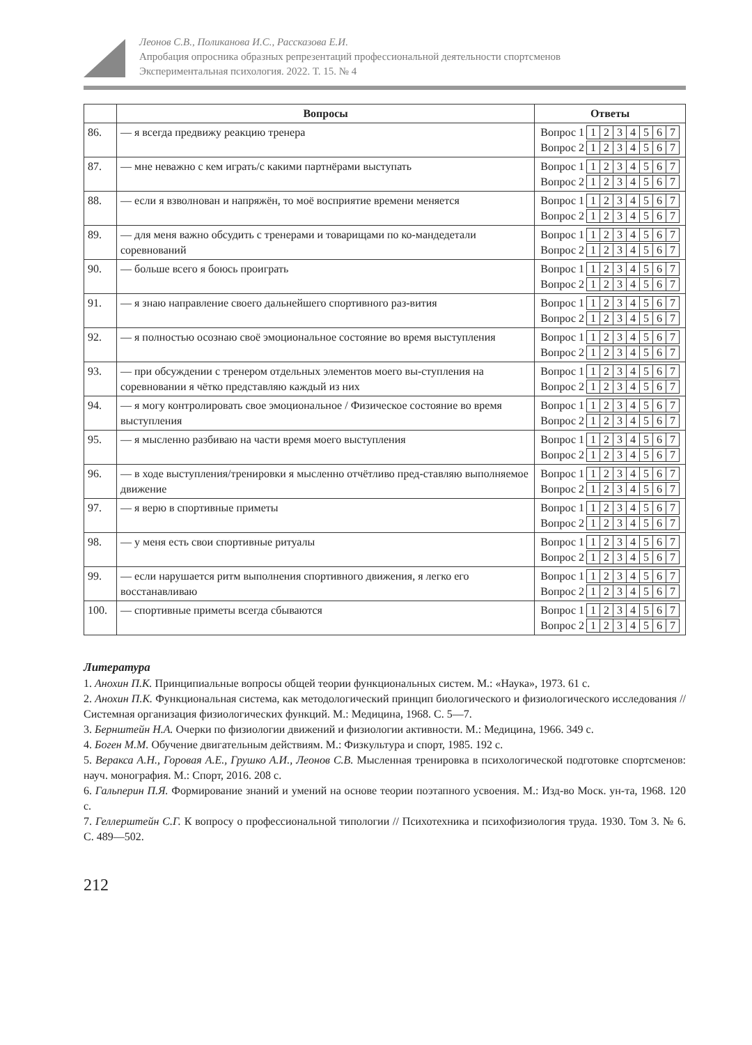Леонов С.В., Поликанова И.С., Рассказова Е.И.
Апробация опросника образных репрезентаций профессиональной деятельности спортсменов
Экспериментальная психология. 2022. Т. 15. № 4
| | Вопросы | Ответы |
| --- | --- | --- |
| 86. | — я всегда предвижу реакцию тренера | Вопрос 1 1 2 3 4 5 6 7 Вопрос 2 1 2 3 4 5 6 7 |
| 87. | — мне неважно с кем играть/с какими партнёрами выступать | Вопрос 1 1 2 3 4 5 6 7 Вопрос 2 1 2 3 4 5 6 7 |
| 88. | — если я взволнован и напряжён, то моё восприятие времени меняется | Вопрос 1 1 2 3 4 5 6 7 Вопрос 2 1 2 3 4 5 6 7 |
| 89. | — для меня важно обсудить с тренерами и товарищами по ко-мандедетали соревнований | Вопрос 1 1 2 3 4 5 6 7 Вопрос 2 1 2 3 4 5 6 7 |
| 90. | — больше всего я боюсь проиграть | Вопрос 1 1 2 3 4 5 6 7 Вопрос 2 1 2 3 4 5 6 7 |
| 91. | — я знаю направление своего дальнейшего спортивного раз-вития | Вопрос 1 1 2 3 4 5 6 7 Вопрос 2 1 2 3 4 5 6 7 |
| 92. | — я полностью осознаю своё эмоциональное состояние во время выступления | Вопрос 1 1 2 3 4 5 6 7 Вопрос 2 1 2 3 4 5 6 7 |
| 93. | — при обсуждении с тренером отдельных элементов моего вы-ступления на соревновании я чётко представляю каждый из них | Вопрос 1 1 2 3 4 5 6 7 Вопрос 2 1 2 3 4 5 6 7 |
| 94. | — я могу контролировать свое эмоциональное / Физическое состояние во время выступления | Вопрос 1 1 2 3 4 5 6 7 Вопрос 2 1 2 3 4 5 6 7 |
| 95. | — я мысленно разбиваю на части время моего выступления | Вопрос 1 1 2 3 4 5 6 7 Вопрос 2 1 2 3 4 5 6 7 |
| 96. | — в ходе выступления/тренировки я мысленно отчётливо пред-ставляю выполняемое движение | Вопрос 1 1 2 3 4 5 6 7 Вопрос 2 1 2 3 4 5 6 7 |
| 97. | — я верю в спортивные приметы | Вопрос 1 1 2 3 4 5 6 7 Вопрос 2 1 2 3 4 5 6 7 |
| 98. | — у меня есть свои спортивные ритуалы | Вопрос 1 1 2 3 4 5 6 7 Вопрос 2 1 2 3 4 5 6 7 |
| 99. | — если нарушается ритм выполнения спортивного движения, я легко его восстанавливаю | Вопрос 1 1 2 3 4 5 6 7 Вопрос 2 1 2 3 4 5 6 7 |
| 100. | — спортивные приметы всегда сбываются | Вопрос 1 1 2 3 4 5 6 7 Вопрос 2 1 2 3 4 5 6 7 |
Литература
1. Анохин П.К. Принципиальные вопросы общей теории функциональных систем. М.: «Наука», 1973. 61 с.
2. Анохин П.К. Функциональная система, как методологический принцип биологического и физиологического исследования // Системная организация физиологических функций. М.: Медицина, 1968. С. 5—7.
3. Бернштейн Н.А. Очерки по физиологии движений и физиологии активности. М.: Медицина, 1966. 349 с.
4. Боген М.М. Обучение двигательным действиям. М.: Физкультура и спорт, 1985. 192 с.
5. Веракса А.Н., Горовая А.Е., Грушко А.И., Леонов С.В. Мысленная тренировка в психологической подготовке спортсменов: науч. монография. М.: Спорт, 2016. 208 с.
6. Гальперин П.Я. Формирование знаний и умений на основе теории поэтапного усвоения. М.: Изд-во Моск. ун-та, 1968. 120 с.
7. Геллерштейн С.Г. К вопросу о профессиональной типологии // Психотехника и психофизиология труда. 1930. Том 3. № 6. С. 489—502.
212